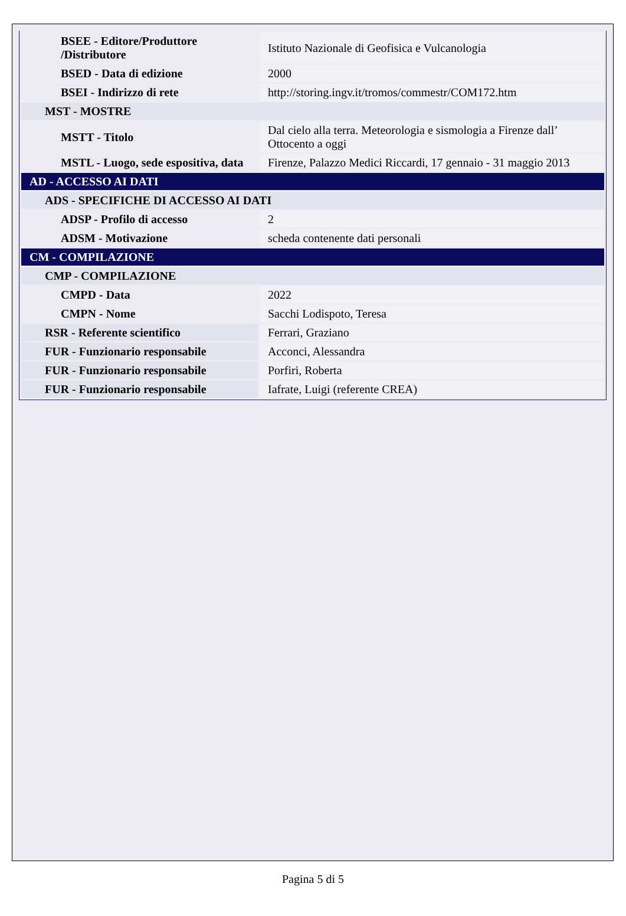| BSEE - Editore/Produttore /Distributore | Istituto Nazionale di Geofisica e Vulcanologia |
| BSED - Data di edizione | 2000 |
| BSEI - Indirizzo di rete | http://storing.ingv.it/tromos/commestr/COM172.htm |
| MST - MOSTRE | |
| MSTT - Titolo | Dal cielo alla terra. Meteorologia e sismologia a Firenze dall’ Ottocento a oggi |
| MSTL - Luogo, sede espositiva, data | Firenze, Palazzo Medici Riccardi, 17 gennaio - 31 maggio 2013 |
| AD - ACCESSO AI DATI | |
| ADS - SPECIFICHE DI ACCESSO AI DATI | |
| ADSP - Profilo di accesso | 2 |
| ADSM - Motivazione | scheda contenente dati personali |
| CM - COMPILAZIONE | |
| CMP - COMPILAZIONE | |
| CMPD - Data | 2022 |
| CMPN - Nome | Sacchi Lodispoto, Teresa |
| RSR - Referente scientifico | Ferrari, Graziano |
| FUR - Funzionario responsabile | Acconci, Alessandra |
| FUR - Funzionario responsabile | Porfiri, Roberta |
| FUR - Funzionario responsabile | Iafrate, Luigi (referente CREA) |
Pagina 5 di 5